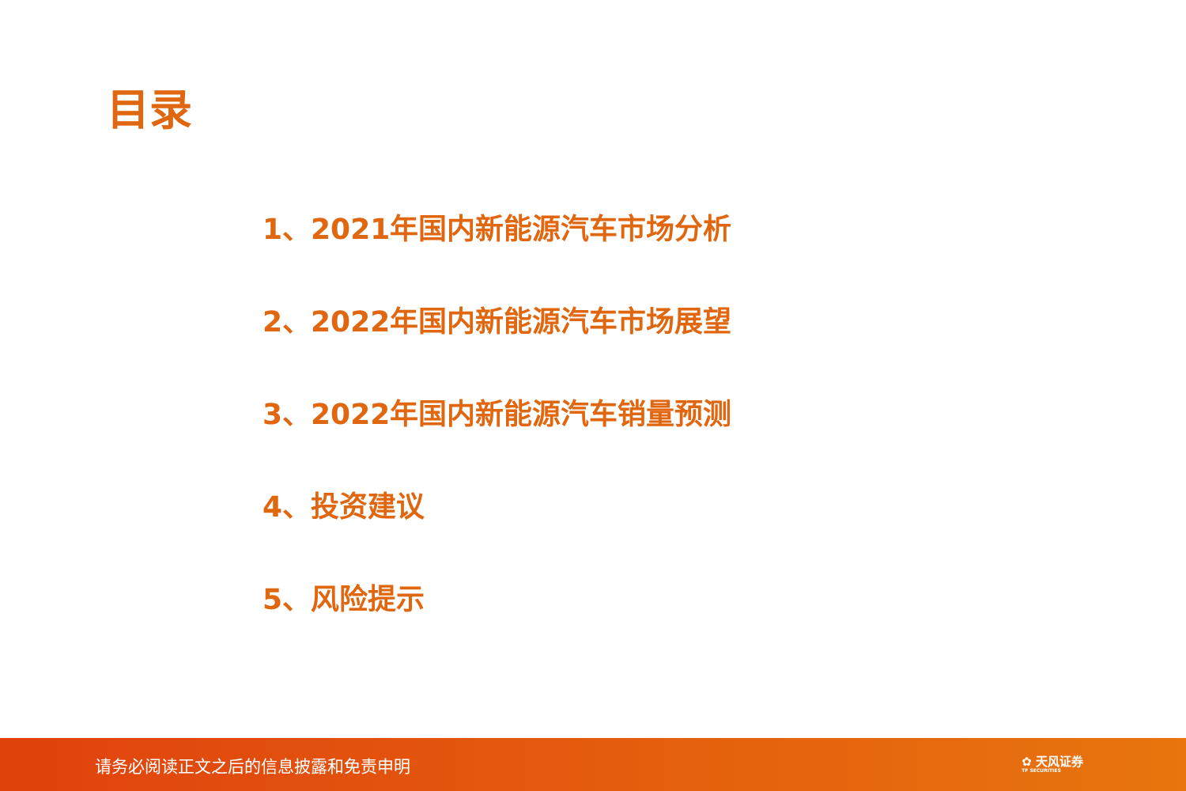目录
1、2021年国内新能源汽车市场分析
2、2022年国内新能源汽车市场展望
3、2022年国内新能源汽车销量预测
4、投资建议
5、风险提示
请务必阅读正文之后的信息披露和免责申明 ✿ 天风证券
TF SECURITIES